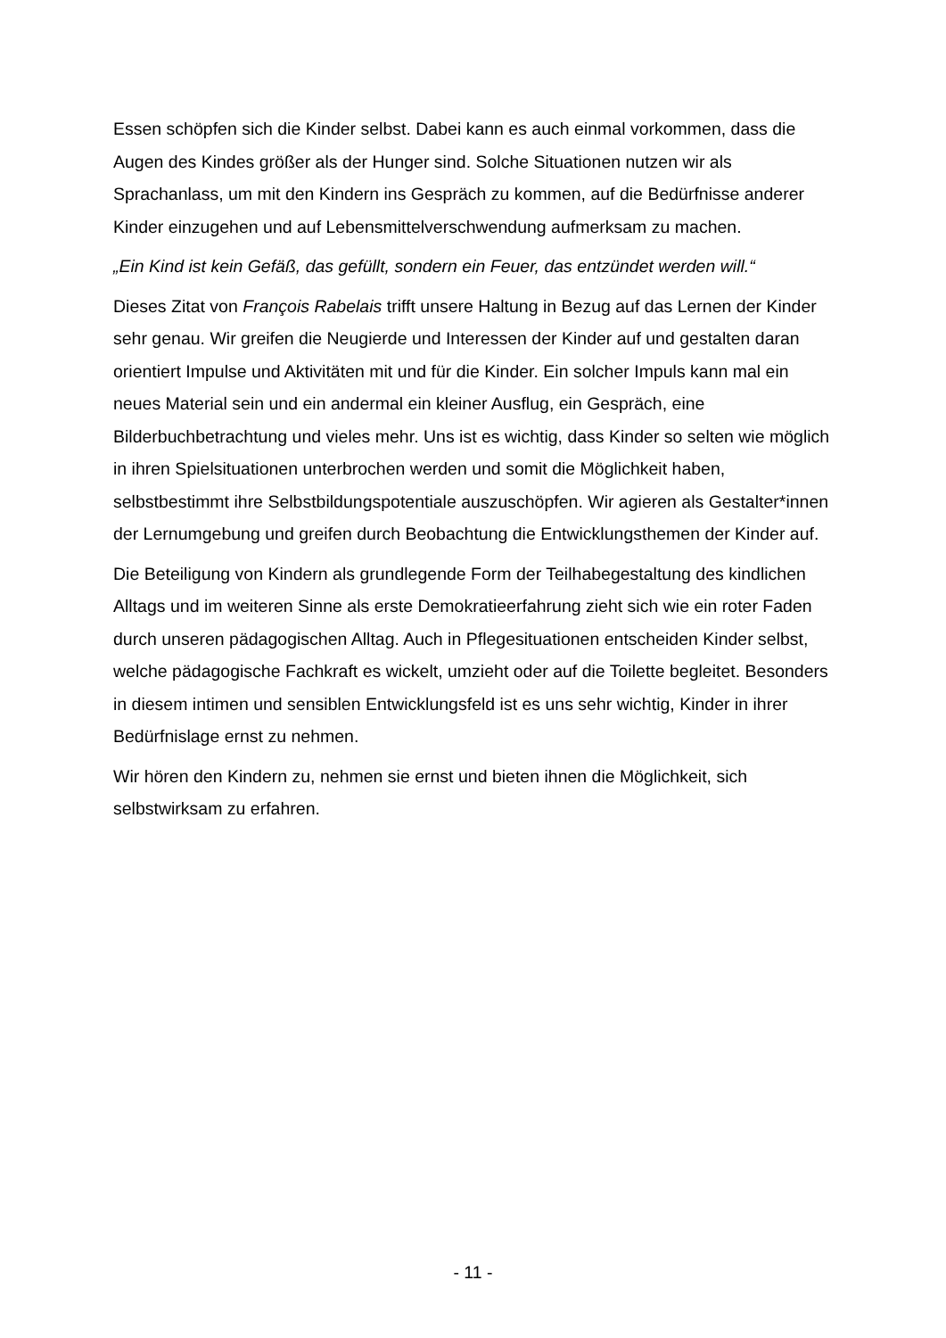Essen schöpfen sich die Kinder selbst. Dabei kann es auch einmal vorkommen, dass die Augen des Kindes größer als der Hunger sind. Solche Situationen nutzen wir als Sprachanlass, um mit den Kindern ins Gespräch zu kommen, auf die Bedürfnisse anderer Kinder einzugehen und auf Lebensmittelverschwendung aufmerksam zu machen.
„Ein Kind ist kein Gefäß, das gefüllt, sondern ein Feuer, das entzündet werden will.“
Dieses Zitat von François Rabelais trifft unsere Haltung in Bezug auf das Lernen der Kinder sehr genau. Wir greifen die Neugierde und Interessen der Kinder auf und gestalten daran orientiert Impulse und Aktivitäten mit und für die Kinder. Ein solcher Impuls kann mal ein neues Material sein und ein andermal ein kleiner Ausflug, ein Gespräch, eine Bilderbuchbetrachtung und vieles mehr. Uns ist es wichtig, dass Kinder so selten wie möglich in ihren Spielsituationen unterbrochen werden und somit die Möglichkeit haben, selbstbestimmt ihre Selbstbildungspotentiale auszuschöpfen. Wir agieren als Gestalter*innen der Lernumgebung und greifen durch Beobachtung die Entwicklungsthemen der Kinder auf.
Die Beteiligung von Kindern als grundlegende Form der Teilhabegestaltung des kindlichen Alltags und im weiteren Sinne als erste Demokratieerfahrung zieht sich wie ein roter Faden durch unseren pädagogischen Alltag. Auch in Pflegesituationen entscheiden Kinder selbst, welche pädagogische Fachkraft es wickelt, umzieht oder auf die Toilette begleitet. Besonders in diesem intimen und sensiblen Entwicklungsfeld ist es uns sehr wichtig, Kinder in ihrer Bedürfnislage ernst zu nehmen.
Wir hören den Kindern zu, nehmen sie ernst und bieten ihnen die Möglichkeit, sich selbstwirksam zu erfahren.
- 11 -